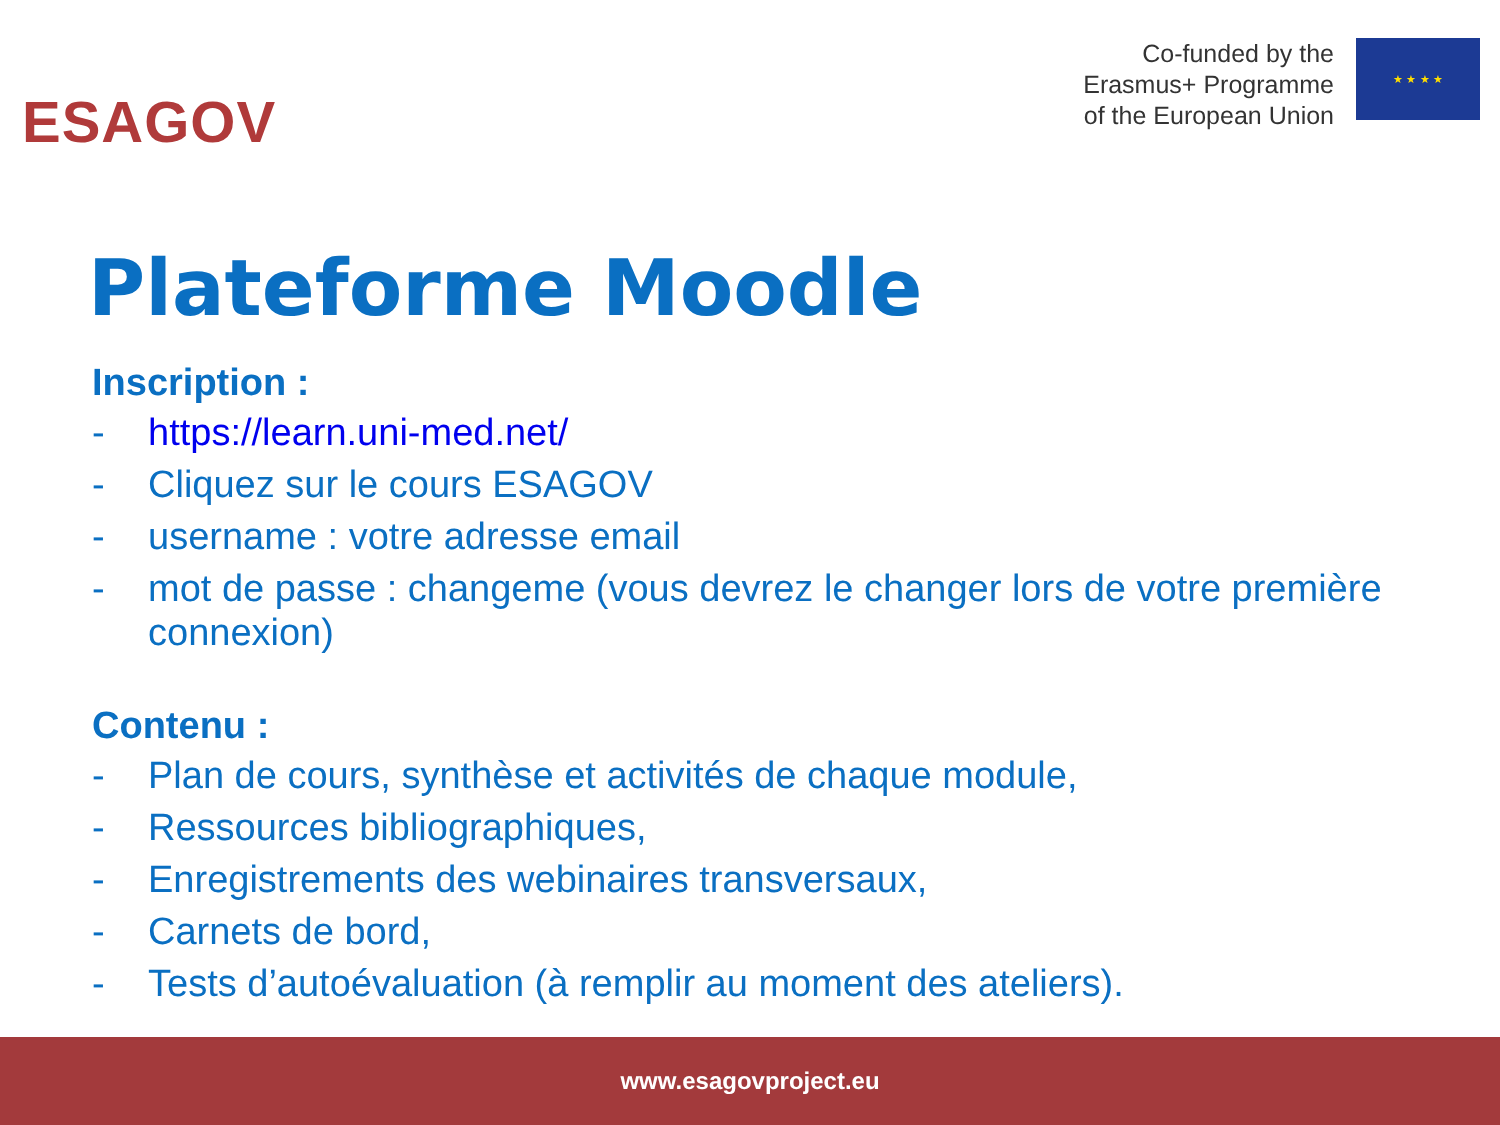ESAGOV
Co-funded by the
Erasmus+ Programme
of the European Union
★ ★ ★ ★
Plateforme Moodle
Inscription :
- https://learn.uni-med.net/
- Cliquez sur le cours ESAGOV
- username : votre adresse email
- mot de passe : changeme (vous devrez le changer lors de votre première connexion)
Contenu :
- Plan de cours, synthèse et activités de chaque module,
- Ressources bibliographiques,
- Enregistrements des webinaires transversaux,
- Carnets de bord,
- Tests d’autoévaluation (à remplir au moment des ateliers).
www.esagovproject.eu